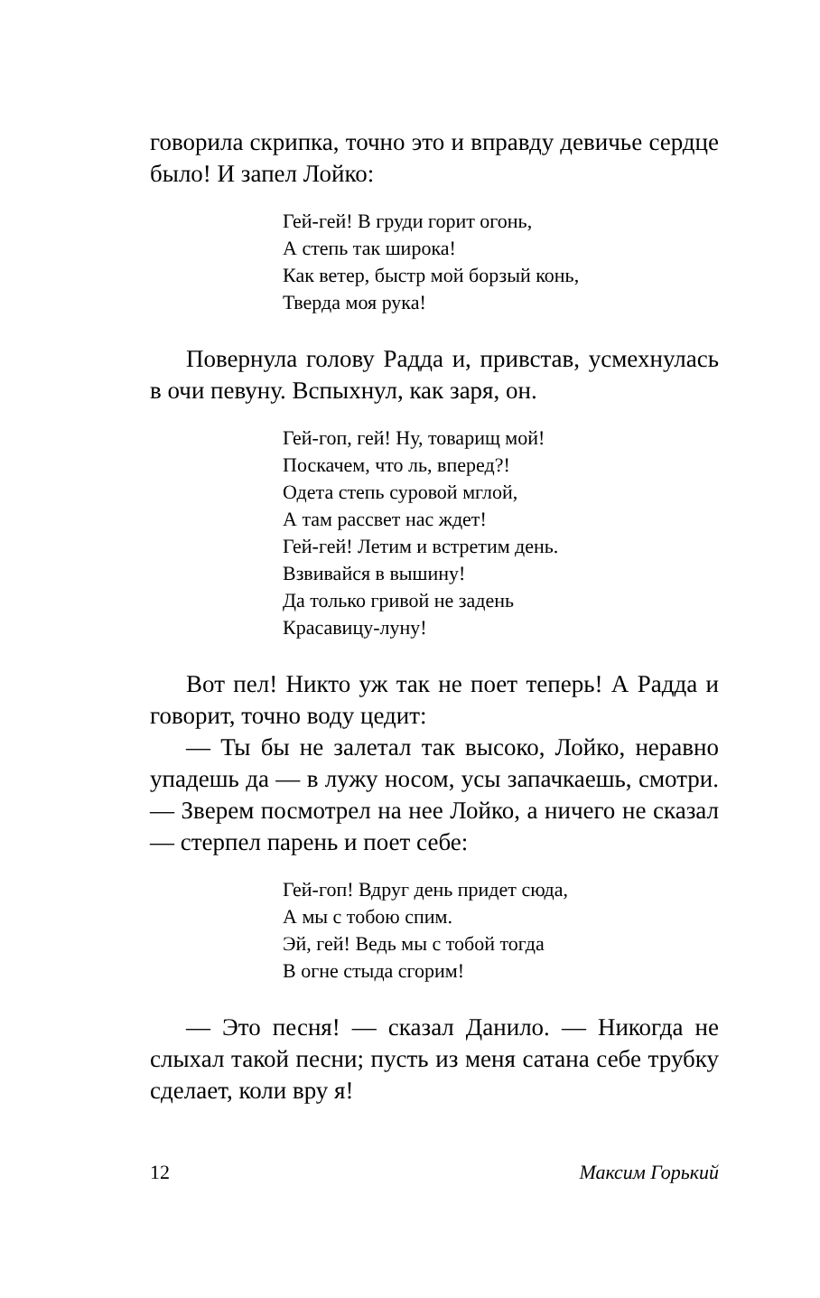говорила скрипка, точно это и вправду девичье сердце было! И запел Лойко:
Гей-гей! В груди горит огонь,
А степь так широка!
Как ветер, быстр мой борзый конь,
Тверда моя рука!
Повернула голову Радда и, привстав, усмехнулась в очи певуну. Вспыхнул, как заря, он.
Гей-гоп, гей! Ну, товарищ мой!
Поскачем, что ль, вперед?!
Одета степь суровой мглой,
А там рассвет нас ждет!
Гей-гей! Летим и встретим день.
Взвивайся в вышину!
Да только гривой не задень
Красавицу-луну!
Вот пел! Никто уж так не поет теперь! А Радда и говорит, точно воду цедит:
— Ты бы не залетал так высоко, Лойко, неравно упадешь да — в лужу носом, усы запачкаешь, смотри. — Зверем посмотрел на нее Лойко, а ничего не сказал — стерпел парень и поет себе:
Гей-гоп! Вдруг день придет сюда,
А мы с тобою спим.
Эй, гей! Ведь мы с тобой тогда
В огне стыда сгорим!
— Это песня! — сказал Данило. — Никогда не слыхал такой песни; пусть из меня сатана себе трубку сделает, коли вру я!
12 Максим Горький